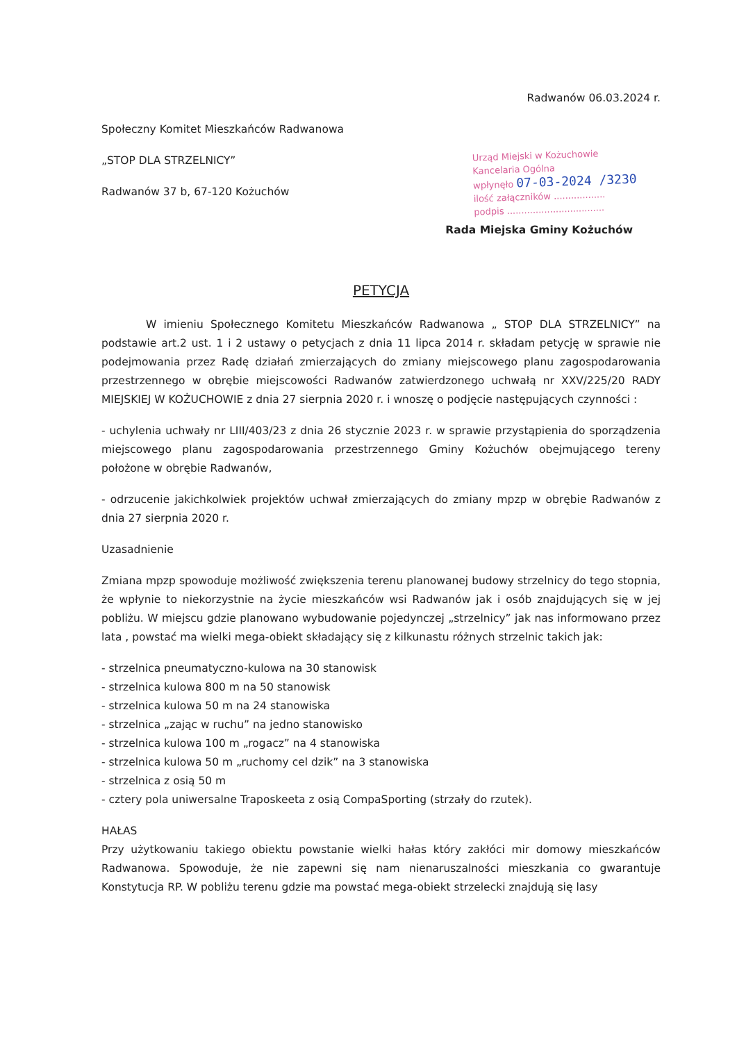Radwanów 06.03.2024 r.
Społeczny Komitet Mieszkańców Radwanowa
„STOP DLA STRZELNICY”
Radwanów 37 b, 67-120 Kożuchów
Urząd Miejski w Kożuchowie
Kancelaria Ogólna
wpłynęło 07-03-2024 /3230
ilość załączników ..................
podpis ..................................
Rada Miejska Gminy Kożuchów
PETYCJA
W imieniu Społecznego Komitetu Mieszkańców Radwanowa „ STOP DLA STRZELNICY” na podstawie art.2 ust. 1 i 2 ustawy o petycjach z dnia 11 lipca 2014 r. składam petycję w sprawie nie podejmowania przez Radę działań zmierzających do zmiany miejscowego planu zagospodarowania przestrzennego w obrębie miejscowości Radwanów zatwierdzonego uchwałą nr XXV/225/20 RADY MIEJSKIEJ W KOŻUCHOWIE z dnia 27 sierpnia 2020 r. i wnoszę o podjęcie następujących czynności :
- uchylenia uchwały nr LIII/403/23 z dnia 26 stycznie 2023 r. w sprawie przystąpienia do sporządzenia miejscowego planu zagospodarowania przestrzennego Gminy Kożuchów obejmującego tereny położone w obrębie Radwanów,
- odrzucenie jakichkolwiek projektów uchwał zmierzających do zmiany mpzp w obrębie Radwanów z dnia 27 sierpnia 2020 r.
Uzasadnienie
Zmiana mpzp spowoduje możliwość zwiększenia terenu planowanej budowy strzelnicy do tego stopnia, że wpłynie to niekorzystnie na życie mieszkańców wsi Radwanów jak i osób znajdujących się w jej pobliżu. W miejscu gdzie planowano wybudowanie pojedynczej „strzelnicy” jak nas informowano przez lata , powstać ma wielki mega-obiekt składający się z kilkunastu różnych strzelnic takich jak:
- strzelnica pneumatyczno-kulowa na 30 stanowisk
- strzelnica kulowa 800 m na 50 stanowisk
- strzelnica kulowa 50 m na 24 stanowiska
- strzelnica „zając w ruchu” na jedno stanowisko
- strzelnica kulowa 100 m „rogacz” na 4 stanowiska
- strzelnica kulowa 50 m „ruchomy cel dzik” na 3 stanowiska
- strzelnica z osią 50 m
- cztery pola uniwersalne Traposkeeta z osią CompaSporting (strzały do rzutek).
HAŁAS
Przy użytkowaniu takiego obiektu powstanie wielki hałas który zakłóci mir domowy mieszkańców Radwanowa. Spowoduje, że nie zapewni się nam nienaruszalności mieszkania co gwarantuje Konstytucja RP. W pobliżu terenu gdzie ma powstać mega-obiekt strzelecki znajdują się lasy